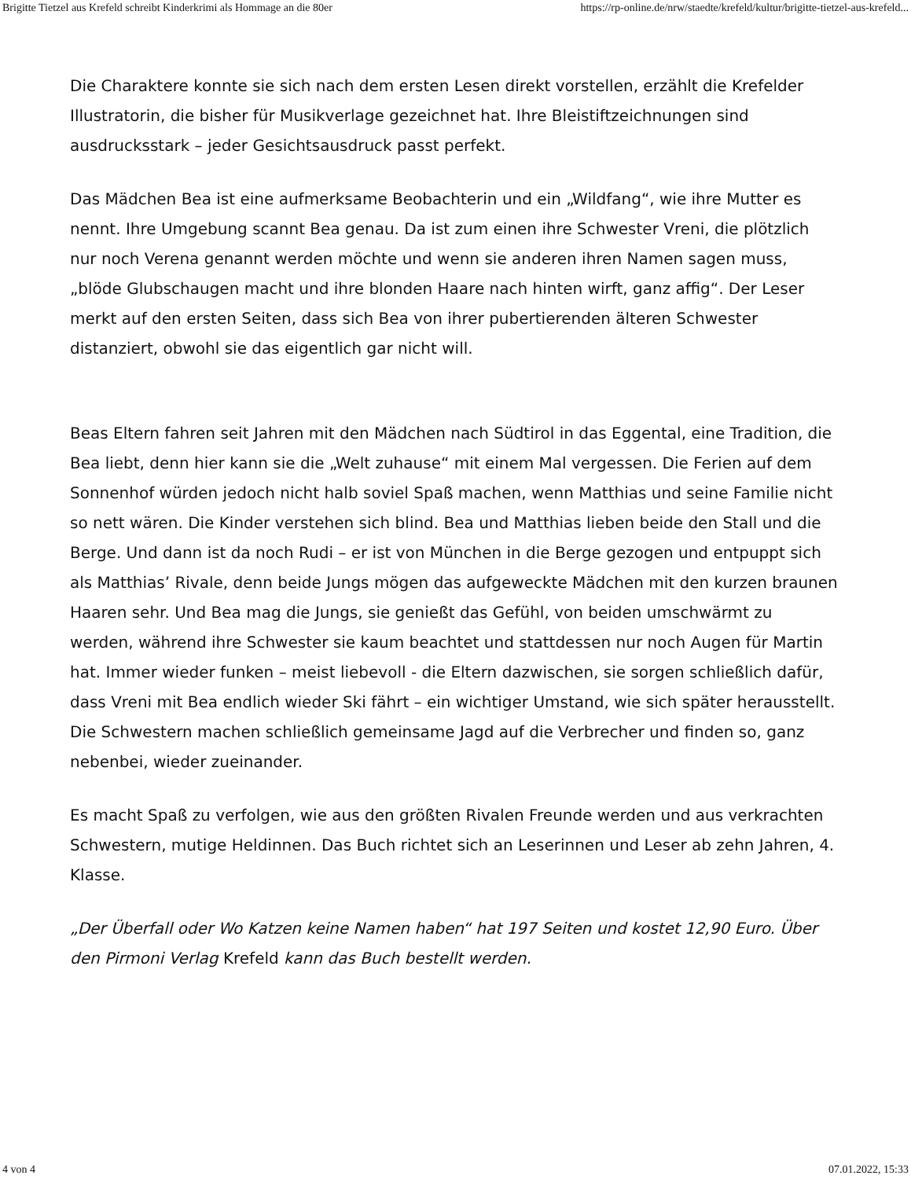Brigitte Tietzel aus Krefeld schreibt Kinderkrimi als Hommage an die 80er https://rp-online.de/nrw/staedte/krefeld/kultur/brigitte-tietzel-aus-krefeld...
Die Charaktere konnte sie sich nach dem ersten Lesen direkt vorstellen, erzählt die Krefelder Illustratorin, die bisher für Musikverlage gezeichnet hat. Ihre Bleistiftzeichnungen sind ausdrucksstark – jeder Gesichtsausdruck passt perfekt.
Das Mädchen Bea ist eine aufmerksame Beobachterin und ein „Wildfang“, wie ihre Mutter es nennt. Ihre Umgebung scannt Bea genau. Da ist zum einen ihre Schwester Vreni, die plötzlich nur noch Verena genannt werden möchte und wenn sie anderen ihren Namen sagen muss, „blöde Glubschaugen macht und ihre blonden Haare nach hinten wirft, ganz affig“. Der Leser merkt auf den ersten Seiten, dass sich Bea von ihrer pubertierenden älteren Schwester distanziert, obwohl sie das eigentlich gar nicht will.
Beas Eltern fahren seit Jahren mit den Mädchen nach Südtirol in das Eggental, eine Tradition, die Bea liebt, denn hier kann sie die „Welt zuhause“ mit einem Mal vergessen. Die Ferien auf dem Sonnenhof würden jedoch nicht halb soviel Spaß machen, wenn Matthias und seine Familie nicht so nett wären. Die Kinder verstehen sich blind. Bea und Matthias lieben beide den Stall und die Berge. Und dann ist da noch Rudi – er ist von München in die Berge gezogen und entpuppt sich als Matthias’ Rivale, denn beide Jungs mögen das aufgeweckte Mädchen mit den kurzen braunen Haaren sehr. Und Bea mag die Jungs, sie genießt das Gefühl, von beiden umschwärmt zu werden, während ihre Schwester sie kaum beachtet und stattdessen nur noch Augen für Martin hat. Immer wieder funken – meist liebevoll - die Eltern dazwischen, sie sorgen schließlich dafür, dass Vreni mit Bea endlich wieder Ski fährt – ein wichtiger Umstand, wie sich später herausstellt. Die Schwestern machen schließlich gemeinsame Jagd auf die Verbrecher und finden so, ganz nebenbei, wieder zueinander.
Es macht Spaß zu verfolgen, wie aus den größten Rivalen Freunde werden und aus verkrachten Schwestern, mutige Heldinnen. Das Buch richtet sich an Leserinnen und Leser ab zehn Jahren, 4. Klasse.
„Der Überfall oder Wo Katzen keine Namen haben“ hat 197 Seiten und kostet 12,90 Euro. Über den Pirmoni Verlag Krefeld kann das Buch bestellt werden.
4 von 4 07.01.2022, 15:33